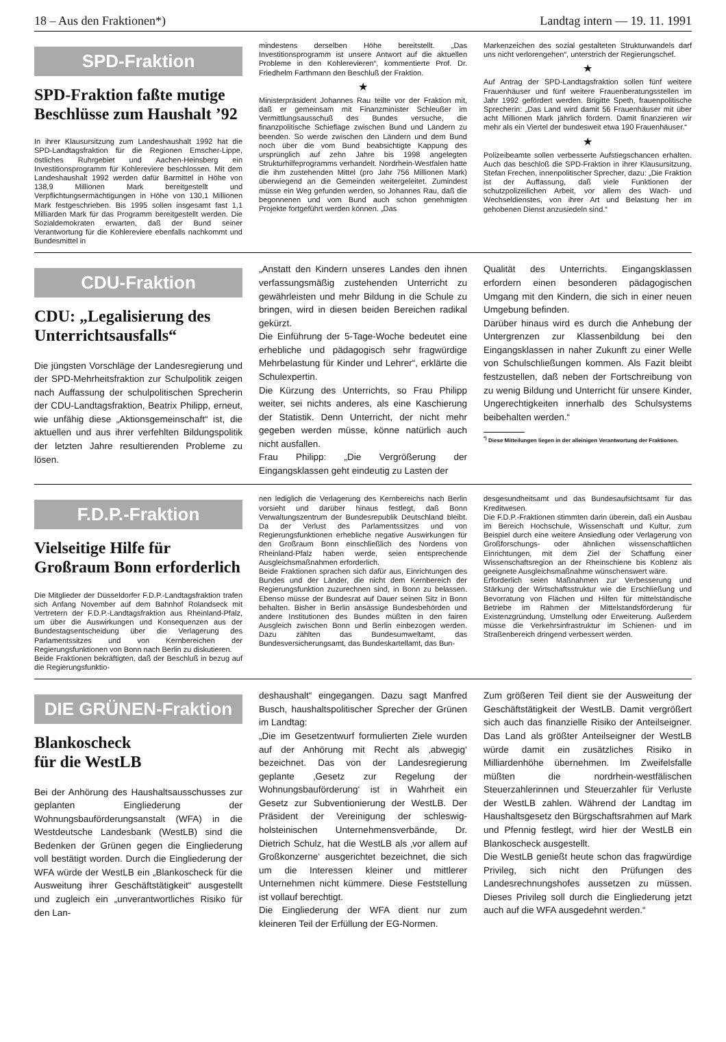18 – Aus den Fraktionen*) Landtag intern — 19. 11. 1991
SPD-Fraktion
SPD-Fraktion faßte mutige Beschlüsse zum Haushalt ’92
In ihrer Klausursitzung zum Landeshaushalt 1992 hat die SPD-Landtagsfraktion für die Regionen Emscher-Lippe, östliches Ruhrgebiet und Aachen-Heinsberg ein Investitionsprogramm für Kohlereviere beschlossen. Mit dem Landeshaushalt 1992 werden dafür Barmittel in Höhe von 138,9 Millionen Mark bereitgestellt und Verpflichtungsermächtigungen in Höhe von 130,1 Millionen Mark festgeschrieben. Bis 1995 sollen insgesamt fast 1,1 Milliarden Mark für das Programm bereitgestellt werden. Die Sozialdemokraten erwarten, daß der Bund seiner Verantwortung für die Kohlereviere ebenfalls nachkommt und Bundesmittel in
mindestens derselben Höhe bereitstellt. „Das Investitionsprogramm ist unsere Antwort auf die aktuellen Probleme in den Kohlerevieren“, kommentierte Prof. Dr. Friedhelm Farthmann den Beschluß der Fraktion.
★
Ministerpräsident Johannes Rau teilte vor der Fraktion mit, daß er gemeinsam mit Finanzminister Schleußer im Vermittlungsausschuß des Bundes versuche, die finanzpolitische Schieflage zwischen Bund und Ländern zu beenden. So werde zwischen den Ländern und dem Bund noch über die vom Bund beabsichtigte Kappung des ursprünglich auf zehn Jahre bis 1998 angelegten Strukturhilfeprogramms verhandelt. Nordrhein-Westfalen hatte die ihm zustehenden Mittel (pro Jahr 756 Millionen Mark) überwiegend an die Gemeinden weitergeleitet. Zumindest müsse ein Weg gefunden werden, so Johannes Rau, daß die begonnenen und vom Bund auch schon genehmigten Projekte fortgeführt werden können. „Das
Markenzeichen des sozial gestalteten Strukturwandels darf uns nicht verlorengehen“, unterstrich der Regierungschef.
★
Auf Antrag der SPD-Landtagsfraktion sollen fünf weitere Frauenhäuser und fünf weitere Frauenberatungsstellen im Jahr 1992 gefördert werden. Brigitte Speth, frauenpolitische Sprecherin: „Das Land wird damit 56 Frauenhäuser mit über acht Millionen Mark jährlich fördern. Damit finanzieren wir mehr als ein Viertel der bundesweit etwa 190 Frauenhäuser.“
★
Polizeibeamte sollen verbesserte Aufstiegschancen erhalten. Auch das beschloß die SPD-Fraktion in ihrer Klausursitzung. Stefan Frechen, innenpolitischer Sprecher, dazu: „Die Fraktion ist der Auffassung, daß viele Funktionen der schutzpolizeilichen Arbeit, vor allem des Wach- und Wechseldienstes, von ihrer Art und Belastung her im gehobenen Dienst anzusiedeln sind.“
CDU-Fraktion
CDU: „Legalisierung des Unterrichtsausfalls“
Die jüngsten Vorschläge der Landesregierung und der SPD-Mehrheitsfraktion zur Schulpolitik zeigen nach Auffassung der schulpolitischen Sprecherin der CDU-Landtagsfraktion, Beatrix Philipp, erneut, wie unfähig diese „Aktionsgemeinschaft“ ist, die aktuellen und aus ihrer verfehlten Bildungspolitik der letzten Jahre resultierenden Probleme zu lösen.
„Anstatt den Kindern unseres Landes den ihnen verfassungsmäßig zustehenden Unterricht zu gewährleisten und mehr Bildung in die Schule zu bringen, wird in diesen beiden Bereichen radikal gekürzt.
Die Einführung der 5-Tage-Woche bedeutet eine erhebliche und pädagogisch sehr fragwürdige Mehrbelastung für Kinder und Lehrer“, erklärte die Schulexpertin.
Die Kürzung des Unterrichts, so Frau Philipp weiter, sei nichts anderes, als eine Kaschierung der Statistik. Denn Unterricht, der nicht mehr gegeben werden müsse, könne natürlich auch nicht ausfallen.
Frau Philipp: „Die Vergrößerung der Eingangsklassen geht eindeutig zu Lasten der
Qualität des Unterrichts. Eingangsklassen erfordern einen besonderen pädagogischen Umgang mit den Kindern, die sich in einer neuen Umgebung befinden.
Darüber hinaus wird es durch die Anhebung der Untergrenzen zur Klassenbildung bei den Eingangsklassen in naher Zukunft zu einer Welle von Schulschließungen kommen. Als Fazit bleibt festzustellen, daß neben der Fortschreibung von zu wenig Bildung und Unterricht für unsere Kinder, Ungerechtigkeiten innerhalb des Schulsystems beibehalten werden.“
<sup>*)</sup> Diese Mitteilungen liegen in der alleinigen Verantwortung der Fraktionen.
F.D.P.-Fraktion
Vielseitige Hilfe für Großraum Bonn erforderlich
Die Mitglieder der Düsseldorfer F.D.P.-Landtagsfraktion trafen sich Anfang November auf dem Bahnhof Rolandseck mit Vertretern der F.D.P.-Landtagsfraktion aus Rheinland-Pfalz, um über die Auswirkungen und Konsequenzen aus der Bundestagsentscheidung über die Verlagerung des Parlamentssitzes und von Kernbereichen der Regierungsfunktionen von Bonn nach Berlin zu diskutieren.
Beide Fraktionen bekräftigten, daß der Beschluß in bezug auf die Regierungsfunktio-
nen lediglich die Verlagerung des Kernbereichs nach Berlin vorsieht und darüber hinaus festlegt, daß Bonn Verwaltungszentrum der Bundesrepublik Deutschland bleibt. Da der Verlust des Parlamentssitzes und von Regierungsfunktionen erhebliche negative Auswirkungen für den Großraum Bonn einschließlich des Nordens von Rheinland-Pfalz haben werde, seien entsprechende Ausgleichsmaßnahmen erforderlich.
Beide Fraktionen sprachen sich dafür aus, Einrichtungen des Bundes und der Länder, die nicht dem Kernbereich der Regierungsfunktion zuzurechnen sind, in Bonn zu belassen. Ebenso müsse der Bundesrat auf Dauer seinen Sitz in Bonn behalten. Bisher in Berlin ansässige Bundesbehörden und andere Institutionen des Bundes müßten in den fairen Ausgleich zwischen Bonn und Berlin einbezogen werden. Dazu zählten das Bundesumweltamt, das Bundesversicherungsamt, das Bundeskartellamt, das Bun-
desgesundheitsamt und das Bundesaufsichtsamt für das Kreditwesen.
Die F.D.P.-Fraktionen stimmten darin überein, daß ein Ausbau im Bereich Hochschule, Wissenschaft und Kultur, zum Beispiel durch eine weitere Ansiedlung oder Verlagerung von Großforschungs- oder ähnlichen wissenschaftlichen Einrichtungen, mit dem Ziel der Schaffung einer Wissenschaftsregion an der Rheinschiene bis Koblenz als geeignete Ausgleichsmaßnahme wünschenswert wäre.
Erforderlich seien Maßnahmen zur Verbesserung und Stärkung der Wirtschaftsstruktur wie die Erschließung und Bevorratung von Flächen und Hilfen für mittelständische Betriebe im Rahmen der Mittelstandsförderung für Existenzgründung, Umstellung oder Erweiterung. Außerdem müsse die Verkehrsinfrastruktur im Schienen- und im Straßenbereich dringend verbessert werden.
DIE GRÜNEN-Fraktion
Blankoscheck
für die WestLB
Bei der Anhörung des Haushaltsausschusses zur geplanten Eingliederung der Wohnungsbauförderungsanstalt (WFA) in die Westdeutsche Landesbank (WestLB) sind die Bedenken der Grünen gegen die Eingliederung voll bestätigt worden. Durch die Eingliederung der WFA würde der WestLB ein „Blankoscheck für die Ausweitung ihrer Geschäftstätigkeit“ ausgestellt und zugleich ein „unverantwortliches Risiko für den Lan-
deshaushalt“ eingegangen. Dazu sagt Manfred Busch, haushaltspolitischer Sprecher der Grünen im Landtag:
„Die im Gesetzentwurf formulierten Ziele wurden auf der Anhörung mit Recht als ‚abwegig‘ bezeichnet. Das von der Landesregierung geplante ‚Gesetz zur Regelung der Wohnungsbauförderung‘ ist in Wahrheit ein Gesetz zur Subventionierung der WestLB. Der Präsident der Vereinigung der schleswig-holsteinischen Unternehmensverbände, Dr. Dietrich Schulz, hat die WestLB als ‚vor allem auf Großkonzerne‘ ausgerichtet bezeichnet, die sich um die Interessen kleiner und mittlerer Unternehmen nicht kümmere. Diese Feststellung ist vollauf berechtigt.
Die Eingliederung der WFA dient nur zum kleineren Teil der Erfüllung der EG-Normen.
Zum größeren Teil dient sie der Ausweitung der Geschäftstätigkeit der WestLB. Damit vergrößert sich auch das finanzielle Risiko der Anteilseigner. Das Land als größter Anteilseigner der WestLB würde damit ein zusätzliches Risiko in Milliardenhöhe übernehmen. Im Zweifelsfalle müßten die nordrhein-westfälischen Steuerzahlerinnen und Steuerzahler für Verluste der WestLB zahlen. Während der Landtag im Haushaltsgesetz den Bürgschaftsrahmen auf Mark und Pfennig festlegt, wird hier der WestLB ein Blankoscheck ausgestellt.
Die WestLB genießt heute schon das fragwürdige Privileg, sich nicht den Prüfungen des Landesrechnungshofes aussetzen zu müssen. Dieses Privileg soll durch die Eingliederung jetzt auch auf die WFA ausgedehnt werden.“